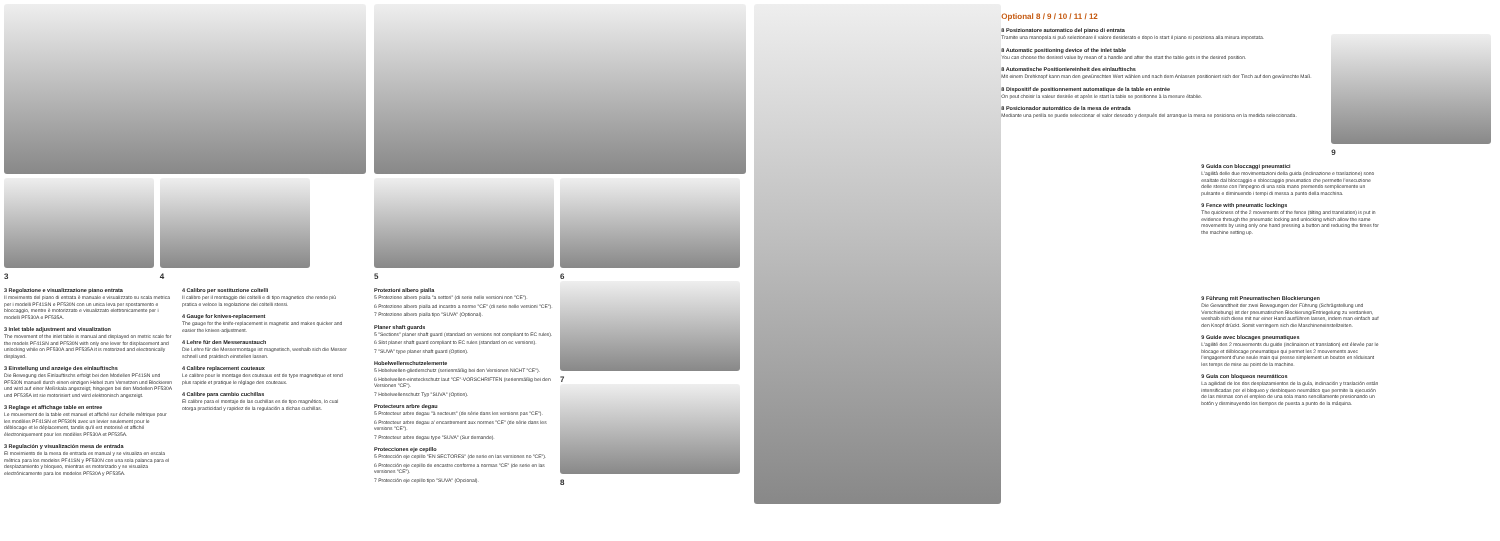3 4
3 Regolazione e visualizzazione piano entrata
Il movimento del piano di entrata è manuale e visualizzato su scala metrica per i modelli PF41SN e PF530N con un unica leva per spostamento e bloccaggio, mentre è motorizzato e visualizzato elettronicamente per i modelli PF530A e PF535A.
3 Inlet table adjustment and visualization
The movement of the inlet table is manual and displayed on metric scale for the models PF41SN and PF530N with only one lever for displacement and unlocking while on PF530A and PF535A it is motorized and electronically displayed.
3 Einstellung und anzeige des einlauftischs
Die Bewegung des Einlauftischs erfolgt bei den Modellen PF41SN und PF530N manuell durch einen einzigen Hebel zum Versetzen und Blockieren und wird auf einer Meßskala angezeigt; hingegen bei den Modellen PF530A und PF535A ist sie motorisiert und wird elektronisch angezeigt.
3 Reglage et affichage table en entree
Le mouvement de la table est manuel et affiché sur échelle métrique pour les modèles PF41SN et PF530N avec un levier seulement pour le déblocage et le déplacement, tandis qu'il est motorisé et affiché électroniquement pour les modèles PF530A et PF535A.
3 Regulación y visualización mesa de entrada
El movimiento de la mesa de entrada es manual y se visualiza en escala métrica para los modelos PF41SN y PF530N con una sola palanca para el desplazamiento y bloqueo, mientras es motorizado y se visualiza electrónicamente para los modelos PF530A y PF535A.
4 Calibro per sostituzione coltelli
Il calibro per il montaggio dei coltelli e di tipo magnetico che rende più pratica e veloce la regolazione dei coltelli stessi.
4 Gauge for knives-replacement
The gauge for the knife-replacement is magnetic and makes quicker and easier the knives-adjustment.
4 Lehre für den Messeraustauch
Die Lehre für die Messermontage ist magnetisch, weshalb sich die Messer schnell und praktisch einstellen lassen.
4 Calibre replacement couteaux
Le calibre pour le montage des couteaux est de type magnetique et rend plus rapide et pratique le réglage des couteaux.
4 Calibre para cambio cuchillas
El calibre para el montaje de las cuchillas es de tipo magnético, lo cual otorga practicidad y rapidez de la regulación a dichas cuchillas.
5
Protezioni albero pialla
5 Protezione albero pialla "a settori" (di serie nelle versioni non "CE").
6 Protezione albero pialla ad incastro a norme "CE" (di serie nelle versioni "CE").
7 Protezione albero pialla tipo "SUVA" (Optional).
Planer shaft guards
5 "Sections" planer shaft guard (standard on versions not compliant to EC rules).
6 Slot planer shaft guard compliant to EC rules (standard on ec versions).
7 "SUVA" type planer shaft guard (Option).
Hobelwellenschutzelemente
5 Hobelwellen-gliederschutz (serienmäßig bei den Versionen NICHT "CE").
6 Hobelwellen-einsteckschutz laut "CE"-VORSCHRIFTEN (serienmäßig bei den Versionen "CE").
7 Hobelwellenschutz Typ "SUVA" (Option).
Protecteurs arbre degau
5 Protecteur arbre degau "à secteurs" (de série dans les versions pas "CE").
6 Protecteur arbre degau a' encastrement aux normes "CE" (de série dans les versions "CE").
7 Protecteur arbre degau type "SUVA" (Sur demande).
Protecciones eje cepillo
5 Protección eje cepillo "EN SECTORES" (de serie en las versiones no "CE").
6 Protección eje cepillo de encastre conforme a normas "CE" (de serie en las versiones "CE").
7 Protección eje cepillo tipo "SUVA" (Opcional).
6
7
8
Optional 8 / 9 / 10 / 11 / 12
8 Posizionatore automatico del piano di entrata
Tramite una manopola si può selezionare il valore desiderato e dopo lo start il piano si posiziona alla misura impostata.
8 Automatic positioning device of the inlet table
You can choose the desired value by mean of a handle and after the start the table gets in the desired position.
8 Automatische Positioniereinheit des einlauftischs
Mit einem Drehknopf kann man den gewünschten Wert wählen und nach dem Anlassen positioniert sich der Tisch auf den gewünschte Maß.
8 Dispositif de positionnement automatique de la table en entrée
On peut choisir la valeur desirée et après le start la table se positionne à la mesure établie.
8 Posicionador automático de la mesa de entrada
Mediante una perilla se puede seleccionar el valor deseado y después del arranque la mesa se posiciona en la medida seleccionada.
9
9 Guida con bloccaggi pneumatici
L'agilità delle due movimentazioni della guida (inclinazione e traslazione) sono esaltate dal bloccaggio e sbloccaggio pneumatico che permette l'esecuzione delle stesse con l'impegno di una sola mano premendo semplicemente un pulsante e diminuendo i tempi di messa a punto della macchina.
9 Fence with pneumatic lockings
The quickness of the 2 movements of the fence (tilting and translation) is put in evidence through the pneumatic locking and unlocking which allow the same movements by using only one hand pressing a button and reducing the times for the machine setting up.
9 Führung mit Pneumatischen Blockierungen
Die Gewandtheit der zwei Bewegungen der Führung (Schrägstellung und Verschiebung) ist der pneumatischen Blockierung/Entriegelung zu verdanken, weshalb sich diese mit nur einer Hand ausführen lassen, indem man einfach auf den Knopf drückt. Somit verringern sich die Maschineneinstellzeiten.
9 Guide avec blocages pneumatiques
L'agilité des 2 mouvements du guide (inclinaison et translation) est élevée par le blocage et déblocage pneumatique qui permet les 2 mouvements avec l'engagement d'une seule main qui presse simplement un bouton en réduisant les temps de mise au point de la machine.
9 Guía con bloqueos neumáticos
La agilidad de los dos desplazamientos de la guía, inclinación y traslación están intensificadas por el bloqueo y desbloqueo neumático que permite la ejecución de las mismas con el empleo de una sola mano sencillamente presionando un botón y disminuyendo los tiempos de puesta a punto de la máquina.